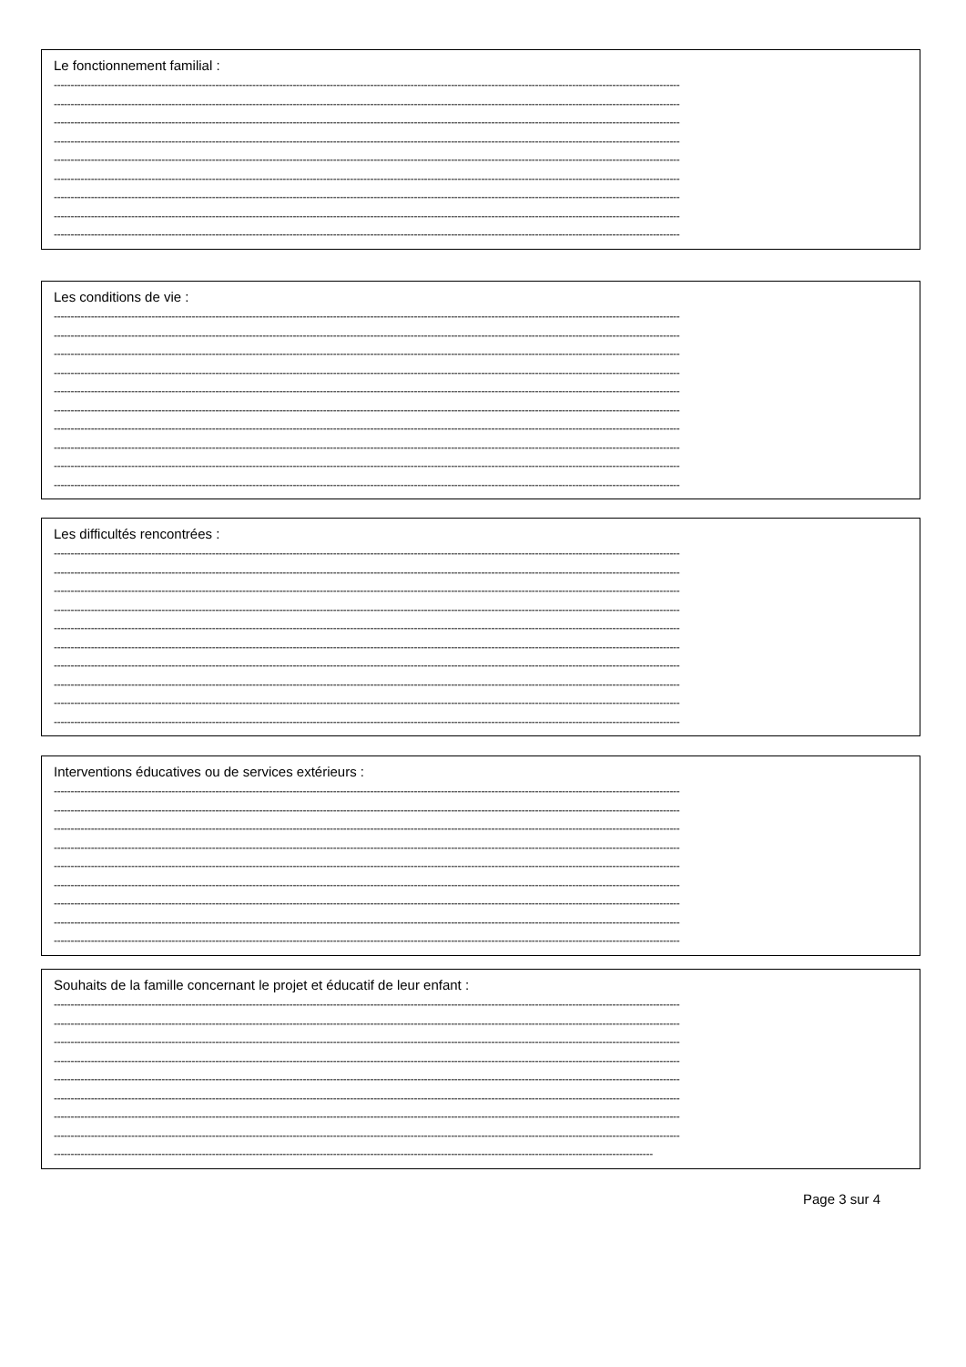Le fonctionnement familial :
------------------------------------------------------------------------------------------------------------------------------------------------------------------------------------------
------------------------------------------------------------------------------------------------------------------------------------------------------------------------------------------
------------------------------------------------------------------------------------------------------------------------------------------------------------------------------------------
------------------------------------------------------------------------------------------------------------------------------------------------------------------------------------------
------------------------------------------------------------------------------------------------------------------------------------------------------------------------------------------
------------------------------------------------------------------------------------------------------------------------------------------------------------------------------------------
------------------------------------------------------------------------------------------------------------------------------------------------------------------------------------------
------------------------------------------------------------------------------------------------------------------------------------------------------------------------------------------
------------------------------------------------------------------------------------------------------------------------------------------------------------------------------------------
Les conditions de vie :
------------------------------------------------------------------------------------------------------------------------------------------------------------------------------------------
------------------------------------------------------------------------------------------------------------------------------------------------------------------------------------------
------------------------------------------------------------------------------------------------------------------------------------------------------------------------------------------
------------------------------------------------------------------------------------------------------------------------------------------------------------------------------------------
------------------------------------------------------------------------------------------------------------------------------------------------------------------------------------------
------------------------------------------------------------------------------------------------------------------------------------------------------------------------------------------
------------------------------------------------------------------------------------------------------------------------------------------------------------------------------------------
------------------------------------------------------------------------------------------------------------------------------------------------------------------------------------------
------------------------------------------------------------------------------------------------------------------------------------------------------------------------------------------
------------------------------------------------------------------------------------------------------------------------------------------------------------------------------------------
Les difficultés rencontrées :
------------------------------------------------------------------------------------------------------------------------------------------------------------------------------------------
------------------------------------------------------------------------------------------------------------------------------------------------------------------------------------------
------------------------------------------------------------------------------------------------------------------------------------------------------------------------------------------
------------------------------------------------------------------------------------------------------------------------------------------------------------------------------------------
------------------------------------------------------------------------------------------------------------------------------------------------------------------------------------------
------------------------------------------------------------------------------------------------------------------------------------------------------------------------------------------
------------------------------------------------------------------------------------------------------------------------------------------------------------------------------------------
------------------------------------------------------------------------------------------------------------------------------------------------------------------------------------------
------------------------------------------------------------------------------------------------------------------------------------------------------------------------------------------
------------------------------------------------------------------------------------------------------------------------------------------------------------------------------------------
Interventions éducatives ou de services extérieurs :
------------------------------------------------------------------------------------------------------------------------------------------------------------------------------------------
------------------------------------------------------------------------------------------------------------------------------------------------------------------------------------------
------------------------------------------------------------------------------------------------------------------------------------------------------------------------------------------
------------------------------------------------------------------------------------------------------------------------------------------------------------------------------------------
------------------------------------------------------------------------------------------------------------------------------------------------------------------------------------------
------------------------------------------------------------------------------------------------------------------------------------------------------------------------------------------
------------------------------------------------------------------------------------------------------------------------------------------------------------------------------------------
------------------------------------------------------------------------------------------------------------------------------------------------------------------------------------------
------------------------------------------------------------------------------------------------------------------------------------------------------------------------------------------
Souhaits de la famille concernant le projet et éducatif de leur enfant :
------------------------------------------------------------------------------------------------------------------------------------------------------------------------------------------
------------------------------------------------------------------------------------------------------------------------------------------------------------------------------------------
------------------------------------------------------------------------------------------------------------------------------------------------------------------------------------------
------------------------------------------------------------------------------------------------------------------------------------------------------------------------------------------
------------------------------------------------------------------------------------------------------------------------------------------------------------------------------------------
------------------------------------------------------------------------------------------------------------------------------------------------------------------------------------------
------------------------------------------------------------------------------------------------------------------------------------------------------------------------------------------
------------------------------------------------------------------------------------------------------------------------------------------------------------------------------------------
----------------------------------------------------------------------------------------------------------------------------------------------------------------------------------
Page 3 sur 4